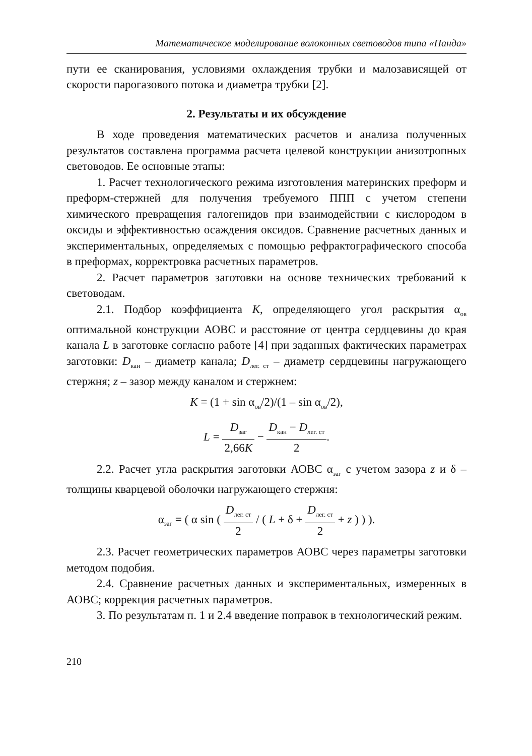Математическое моделирование волоконных световодов типа «Панда»
пути ее сканирования, условиями охлаждения трубки и малозависящей от скорости парогазового потока и диаметра трубки [2].
2. Результаты и их обсуждение
В ходе проведения математических расчетов и анализа полученных результатов составлена программа расчета целевой конструкции анизотропных световодов. Ее основные этапы:
1. Расчет технологического режима изготовления материнских преформ и преформ-стержней для получения требуемого ППП с учетом степени химического превращения галогенидов при взаимодействии с кислородом в оксиды и эффективностью осаждения оксидов. Сравнение расчетных данных и экспериментальных, определяемых с помощью рефрактографического способа в преформах, корректровка расчетных параметров.
2. Расчет параметров заготовки на основе технических требований к световодам.
2.1. Подбор коэффициента K, определяющего угол раскрытия α<sub>ов</sub> оптимальной конструкции АОВС и расстояние от центра сердцевины до края канала L в заготовке согласно работе [4] при заданных фактических параметрах заготовки: D<sub>кан</sub> – диаметр канала; D<sub>лег. ст</sub> – диаметр сердцевины нагружающего стержня; z – зазор между каналом и стержнем:
K = (1 + sin α<sub>ов</sub>/2)/(1 – sin α<sub>ов</sub>/2),
L = D<sub>заг</sub> 2,66K − D<sub>кан</sub> − D<sub>лег. ст</sub> 2.
2.2. Расчет угла раскрытия заготовки АОВС α<sub>заг</sub> с учетом зазора z и δ – толщины кварцевой оболочки нагружающего стержня:
α<sub>заг</sub> = ( α sin ( D<sub>лег. ст</sub> 2 / ( L + δ + D<sub>лег. ст</sub> 2 + z ) ) ).
2.3. Расчет геометрических параметров АОВС через параметры заготовки методом подобия.
2.4. Сравнение расчетных данных и экспериментальных, измеренных в АОВС; коррекция расчетных параметров.
3. По результатам п. 1 и 2.4 введение поправок в технологический режим.
210